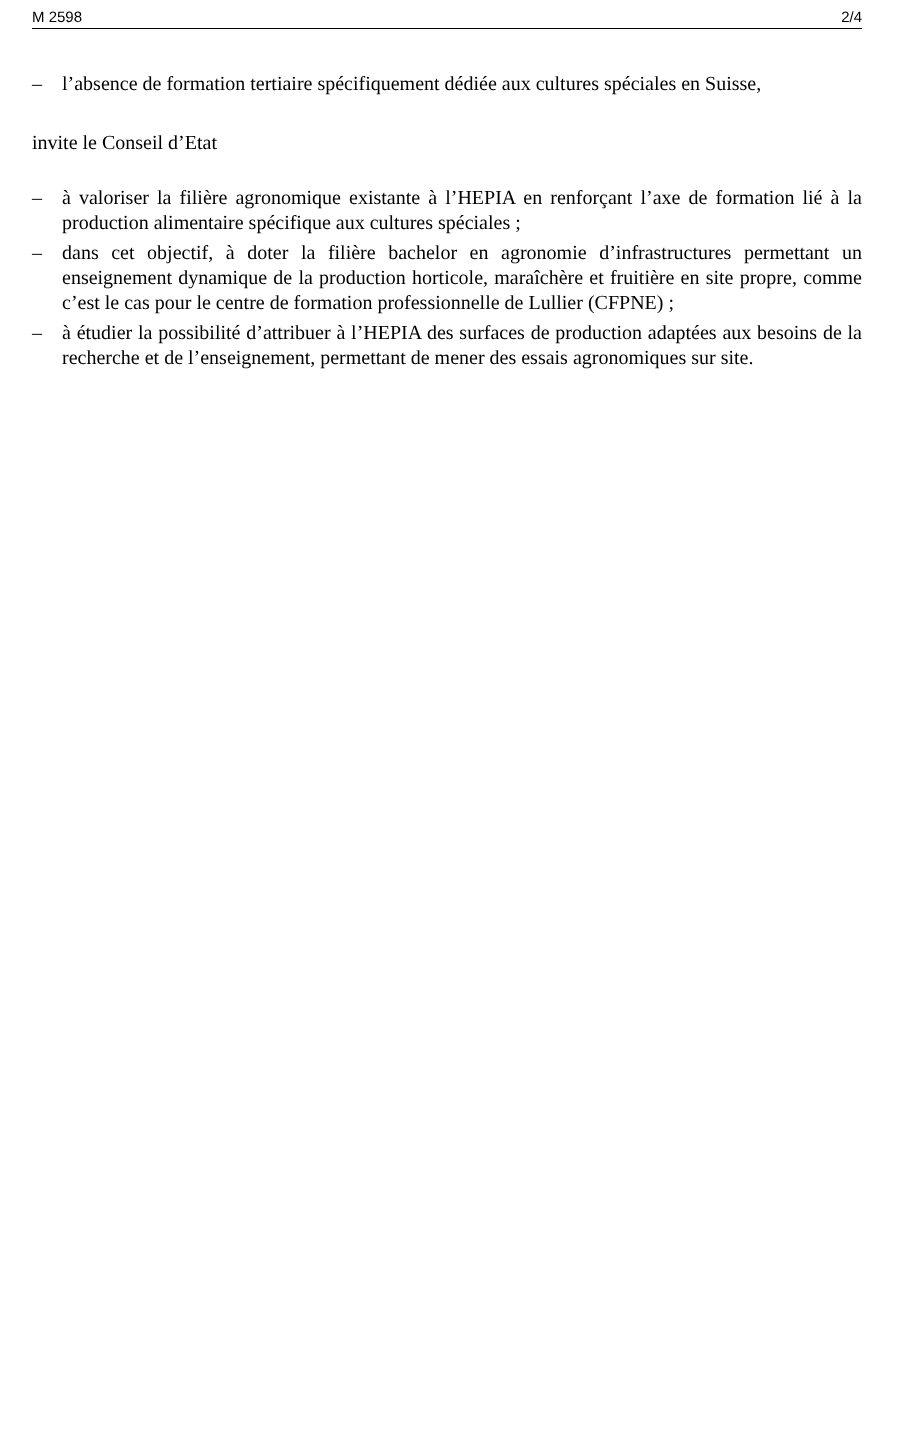M 2598 2/4
– l’absence de formation tertiaire spécifiquement dédiée aux cultures spéciales en Suisse,
invite le Conseil d’Etat
– à valoriser la filière agronomique existante à l’HEPIA en renforçant l’axe de formation lié à la production alimentaire spécifique aux cultures spéciales ;
– dans cet objectif, à doter la filière bachelor en agronomie d’infrastructures permettant un enseignement dynamique de la production horticole, maraîchère et fruitière en site propre, comme c’est le cas pour le centre de formation professionnelle de Lullier (CFPNE) ;
– à étudier la possibilité d’attribuer à l’HEPIA des surfaces de production adaptées aux besoins de la recherche et de l’enseignement, permettant de mener des essais agronomiques sur site.